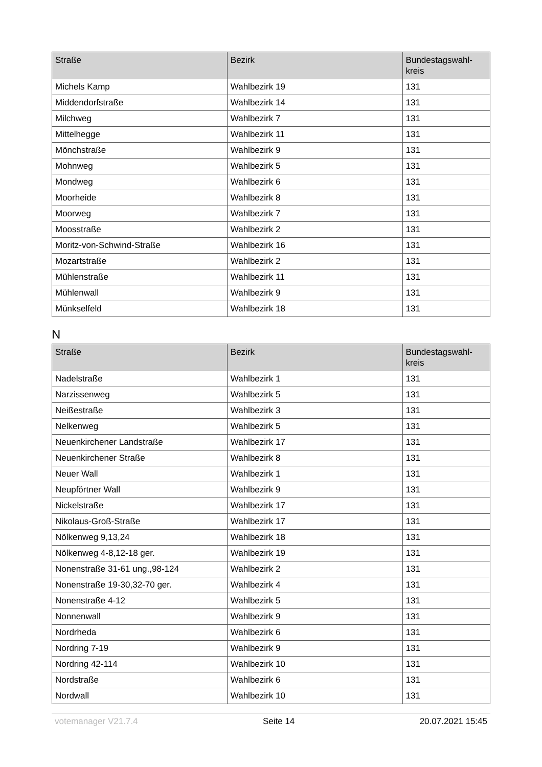| Straße | Bezirk | Bundestagswahl- kreis |
| --- | --- | --- |
| Michels Kamp | Wahlbezirk 19 | 131 |
| Middendorfstraße | Wahlbezirk 14 | 131 |
| Milchweg | Wahlbezirk 7 | 131 |
| Mittelhegge | Wahlbezirk 11 | 131 |
| Mönchstraße | Wahlbezirk 9 | 131 |
| Mohnweg | Wahlbezirk 5 | 131 |
| Mondweg | Wahlbezirk 6 | 131 |
| Moorheide | Wahlbezirk 8 | 131 |
| Moorweg | Wahlbezirk 7 | 131 |
| Moosstraße | Wahlbezirk 2 | 131 |
| Moritz-von-Schwind-Straße | Wahlbezirk 16 | 131 |
| Mozartstraße | Wahlbezirk 2 | 131 |
| Mühlenstraße | Wahlbezirk 11 | 131 |
| Mühlenwall | Wahlbezirk 9 | 131 |
| Münkselfeld | Wahlbezirk 18 | 131 |
N
| Straße | Bezirk | Bundestagswahl- kreis |
| --- | --- | --- |
| Nadelstraße | Wahlbezirk 1 | 131 |
| Narzissenweg | Wahlbezirk 5 | 131 |
| Neißestraße | Wahlbezirk 3 | 131 |
| Nelkenweg | Wahlbezirk 5 | 131 |
| Neuenkirchener Landstraße | Wahlbezirk 17 | 131 |
| Neuenkirchener Straße | Wahlbezirk 8 | 131 |
| Neuer Wall | Wahlbezirk 1 | 131 |
| Neupförtner Wall | Wahlbezirk 9 | 131 |
| Nickelstraße | Wahlbezirk 17 | 131 |
| Nikolaus-Groß-Straße | Wahlbezirk 17 | 131 |
| Nölkenweg 9,13,24 | Wahlbezirk 18 | 131 |
| Nölkenweg 4-8,12-18 ger. | Wahlbezirk 19 | 131 |
| Nonenstraße 31-61 ung.,98-124 | Wahlbezirk 2 | 131 |
| Nonenstraße 19-30,32-70 ger. | Wahlbezirk 4 | 131 |
| Nonenstraße 4-12 | Wahlbezirk 5 | 131 |
| Nonnenwall | Wahlbezirk 9 | 131 |
| Nordrheda | Wahlbezirk 6 | 131 |
| Nordring 7-19 | Wahlbezirk 9 | 131 |
| Nordring 42-114 | Wahlbezirk 10 | 131 |
| Nordstraße | Wahlbezirk 6 | 131 |
| Nordwall | Wahlbezirk 10 | 131 |
votemanager V21.7.4 Seite 14 20.07.2021 15:45